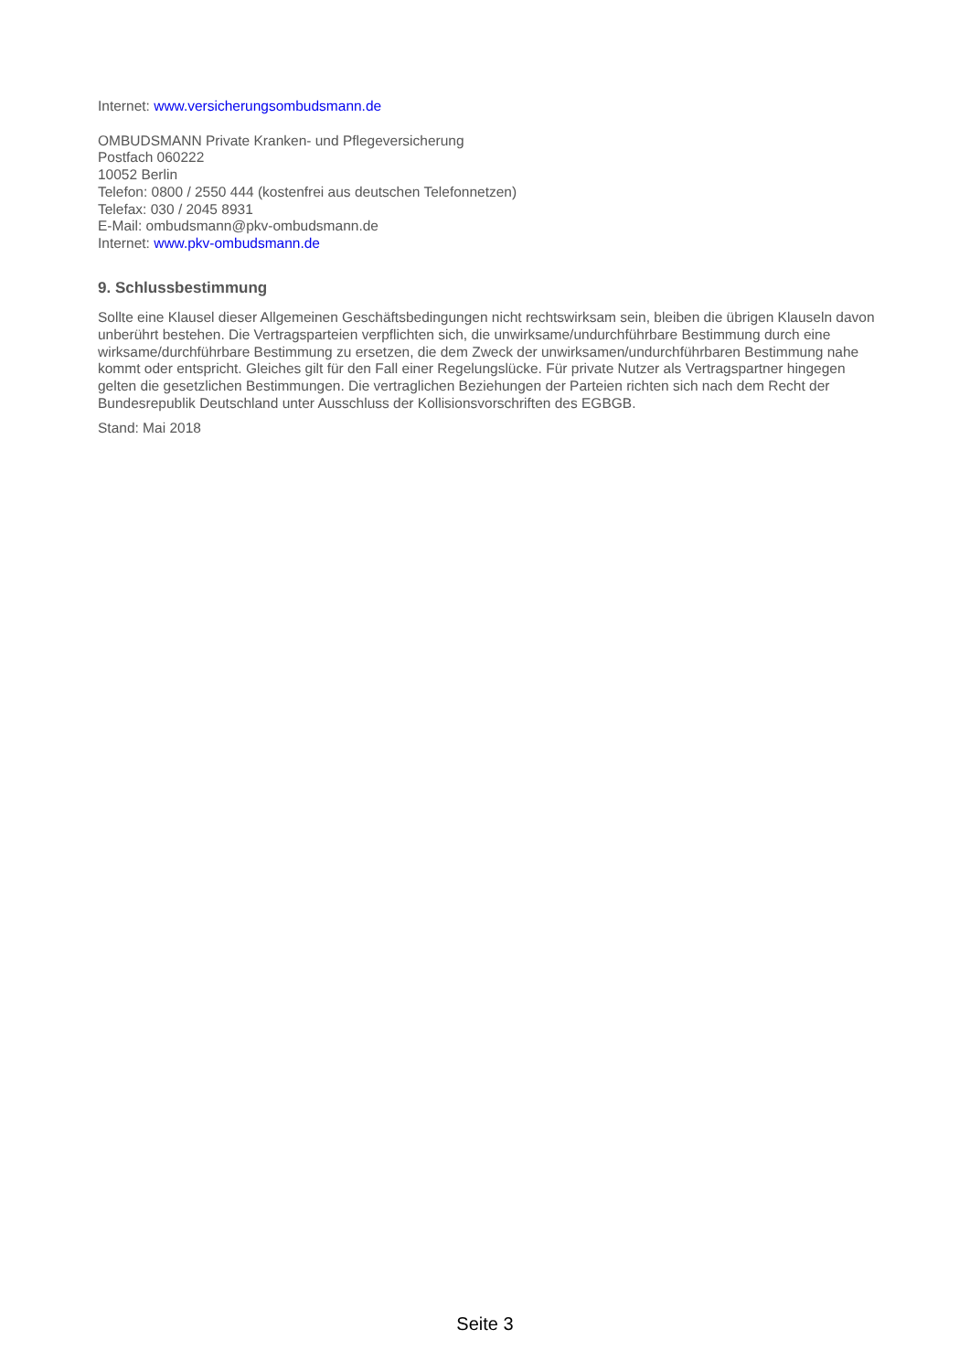Internet: www.versicherungsombudsmann.de
OMBUDSMANN Private Kranken- und Pflegeversicherung
Postfach 060222
10052 Berlin
Telefon: 0800 / 2550 444 (kostenfrei aus deutschen Telefonnetzen)
Telefax: 030 / 2045 8931
E-Mail: ombudsmann@pkv-ombudsmann.de
Internet: www.pkv-ombudsmann.de
9. Schlussbestimmung
Sollte eine Klausel dieser Allgemeinen Geschäftsbedingungen nicht rechtswirksam sein, bleiben die übrigen Klauseln davon unberührt bestehen. Die Vertragsparteien verpflichten sich, die unwirksame/undurchführbare Bestimmung durch eine wirksame/durchführbare Bestimmung zu ersetzen, die dem Zweck der unwirksamen/undurchführbaren Bestimmung nahe kommt oder entspricht. Gleiches gilt für den Fall einer Regelungslücke. Für private Nutzer als Vertragspartner hingegen gelten die gesetzlichen Bestimmungen. Die vertraglichen Beziehungen der Parteien richten sich nach dem Recht der Bundesrepublik Deutschland unter Ausschluss der Kollisionsvorschriften des EGBGB.
Stand: Mai 2018
Seite 3